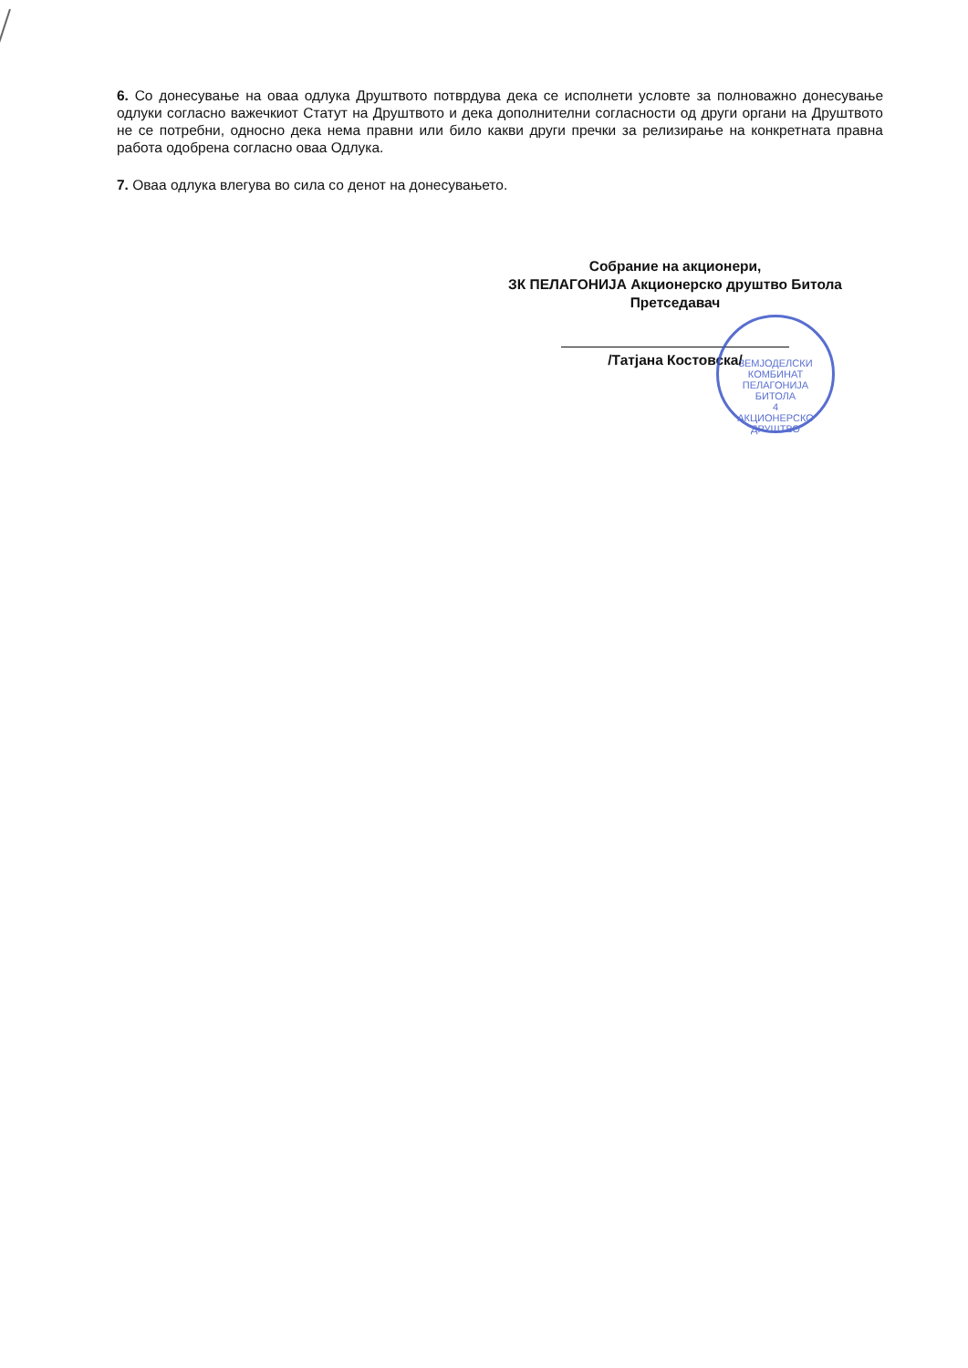6. Со донесување на оваа одлука Друштвото потврдува дека се исполнети условте за полноважно донесување одлуки согласно важечкиот Статут на Друштвото и дека дополнителни согласности од други органи на Друштвото не се потребни, односно дека нема правни или било какви други пречки за релизирање на конкретната правна работа одобрена согласно оваа Одлука.
7. Оваа одлука влегува во сила со денот на донесувањето.
Собрание на акционери,
ЗК ПЕЛАГОНИЈА Акционерско друштво Битола
Претседавач
/Татјана Костовска/
ЗЕМЈОДЕЛСКИ КОМБИНАТ
ПЕЛАГОНИЈА
БИТОЛА
4
АКЦИОНЕРСКО ДРУШТВО